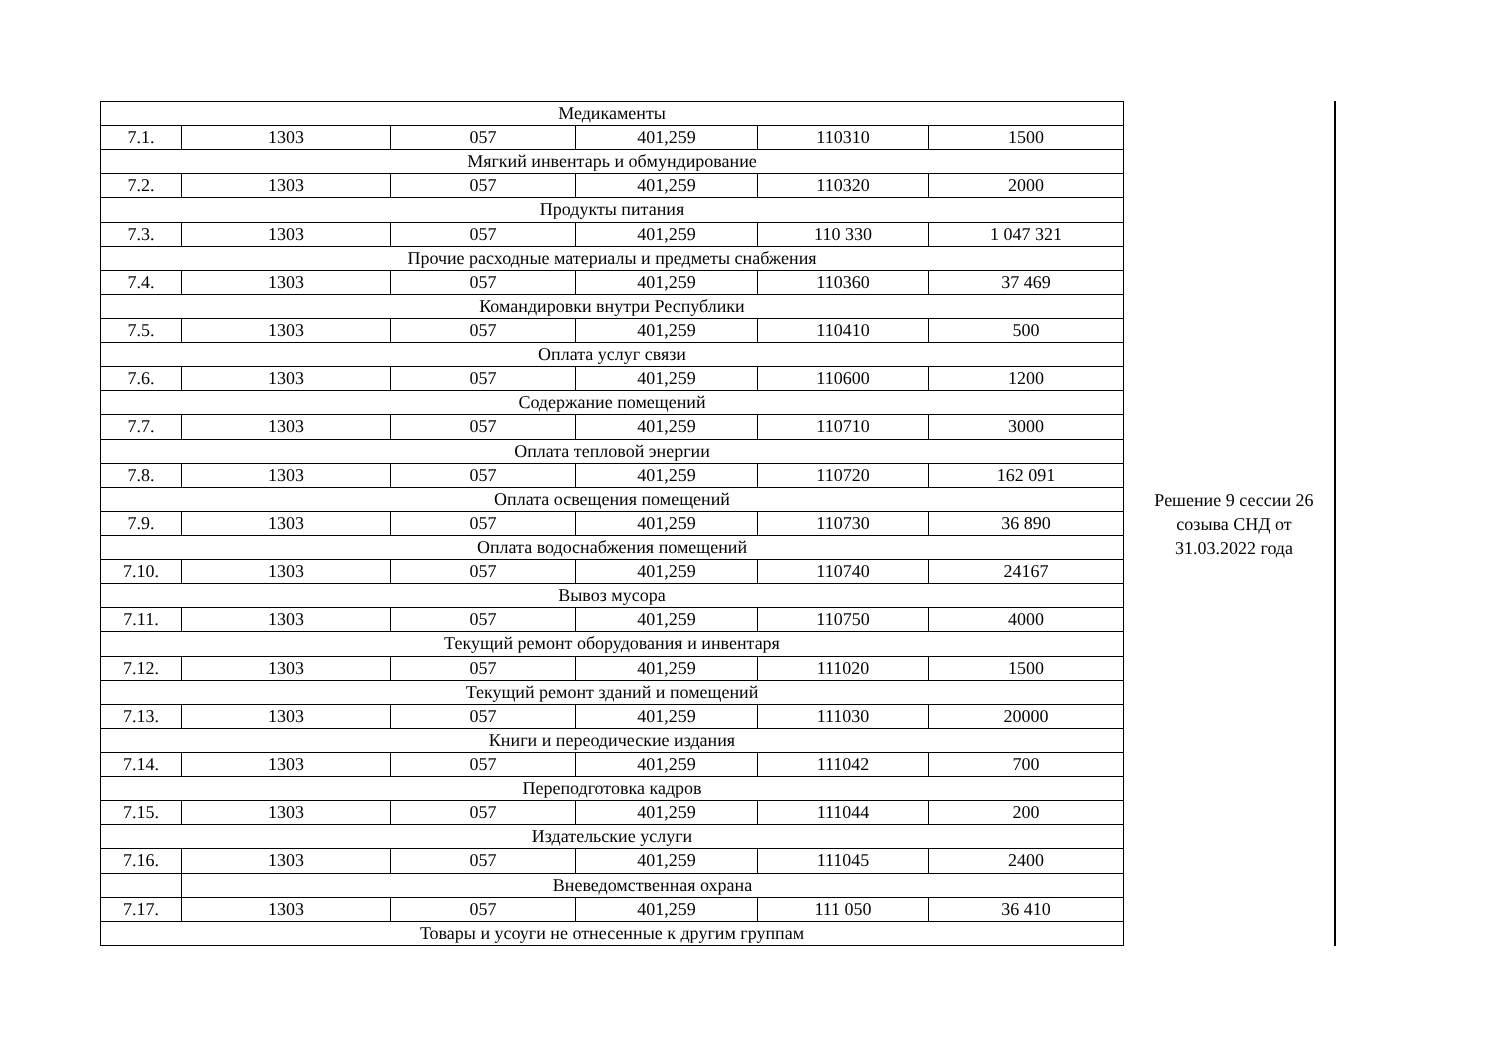| Медикаменты | | | | | |
| 7.1. | 1303 | 057 | 401,259 | 110310 | 1500 |
| Мягкий инвентарь и обмундирование | | | | | |
| 7.2. | 1303 | 057 | 401,259 | 110320 | 2000 |
| Продукты питания | | | | | |
| 7.3. | 1303 | 057 | 401,259 | 110 330 | 1 047 321 |
| Прочие расходные материалы и предметы снабжения | | | | | |
| 7.4. | 1303 | 057 | 401,259 | 110360 | 37 469 |
| Командировки внутри Республики | | | | | |
| 7.5. | 1303 | 057 | 401,259 | 110410 | 500 |
| Оплата услуг связи | | | | | |
| 7.6. | 1303 | 057 | 401,259 | 110600 | 1200 |
| Содержание помещений | | | | | |
| 7.7. | 1303 | 057 | 401,259 | 110710 | 3000 |
| Оплата тепловой энергии | | | | | |
| 7.8. | 1303 | 057 | 401,259 | 110720 | 162 091 |
| Оплата освещения помещений | | | | | |
| 7.9. | 1303 | 057 | 401,259 | 110730 | 36 890 |
| Оплата водоснабжения помещений | | | | | |
| 7.10. | 1303 | 057 | 401,259 | 110740 | 24167 |
| Вывоз мусора | | | | | |
| 7.11. | 1303 | 057 | 401,259 | 110750 | 4000 |
| Текущий ремонт оборудования и инвентаря | | | | | |
| 7.12. | 1303 | 057 | 401,259 | 111020 | 1500 |
| Текущий ремонт зданий и помещений | | | | | |
| 7.13. | 1303 | 057 | 401,259 | 111030 | 20000 |
| Книги и переодические издания | | | | | |
| 7.14. | 1303 | 057 | 401,259 | 111042 | 700 |
| Переподготовка кадров | | | | | |
| 7.15. | 1303 | 057 | 401,259 | 111044 | 200 |
| Издательские услуги | | | | | |
| 7.16. | 1303 | 057 | 401,259 | 111045 | 2400 |
| | Вневедомственная охрана | | | | |
| 7.17. | 1303 | 057 | 401,259 | 111 050 | 36 410 |
| Товары и усоуги не отнесенные к другим группам | | | | | |
Решение 9 сессии 26
созыва СНД от
31.03.2022 года